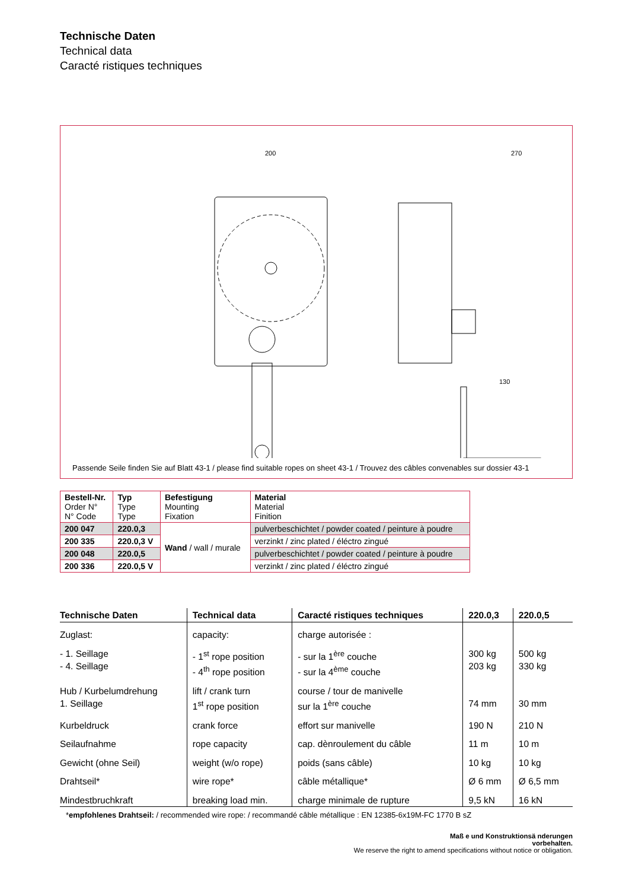Technische Daten
Technical data
Caracté ristiques techniques
200
270
130
Passende Seile finden Sie auf Blatt 43-1 / please find suitable ropes on sheet 43-1 / Trouvez des câbles convenables sur dossier 43-1
| Bestell-Nr. Order N° N° Code | Typ Type Type | Befestigung Mounting Fixation | Material Material Finition |
| 200 047 | 220.0,3 | Wand / wall / murale | pulverbeschichtet / powder coated / peinture à poudre |
| 200 335 | 220.0,3 V | | verzinkt / zinc plated / éléctro zingué |
| 200 048 | 220.0,5 | | pulverbeschichtet / powder coated / peinture à poudre |
| 200 336 | 220.0,5 V | | verzinkt / zinc plated / éléctro zingué |
| Technische Daten | Technical data | Caracté ristiques techniques | 220.0,3 | 220.0,5 |
| --- | --- | --- | --- | --- |
| Zuglast: | capacity: | charge autorisée : | | |
| - 1. Seillage - 4. Seillage | - 1<sup>st</sup> rope position - 4<sup>th</sup> rope position | - sur la 1<sup>ère</sup> couche - sur la 4<sup>ème</sup> couche | 300 kg 203 kg | 500 kg 330 kg |
| Hub / Kurbelumdrehung 1. Seillage | lift / crank turn 1<sup>st</sup> rope position | course / tour de manivelle sur la 1<sup>ère</sup> couche | 74 mm | 30 mm |
| Kurbeldruck | crank force | effort sur manivelle | 190 N | 210 N |
| Seilaufnahme | rope capacity | cap. dènroulement du câble | 11 m | 10 m |
| Gewicht (ohne Seil) | weight (w/o rope) | poids (sans câble) | 10 kg | 10 kg |
| Drahtseil* | wire rope* | câble métallique* | Ø 6 mm | Ø 6,5 mm |
| Mindestbruchkraft | breaking load min. | charge minimale de rupture | 9,5 kN | 16 kN |
*empfohlenes Drahtseil: / recommended wire rope: / recommandé câble métallique : EN 12385-6x19M-FC 1770 B sZ
Maß e und Konstruktionsä nderungen
vorbehalten.
We reserve the right to amend specifications without notice or obligation.